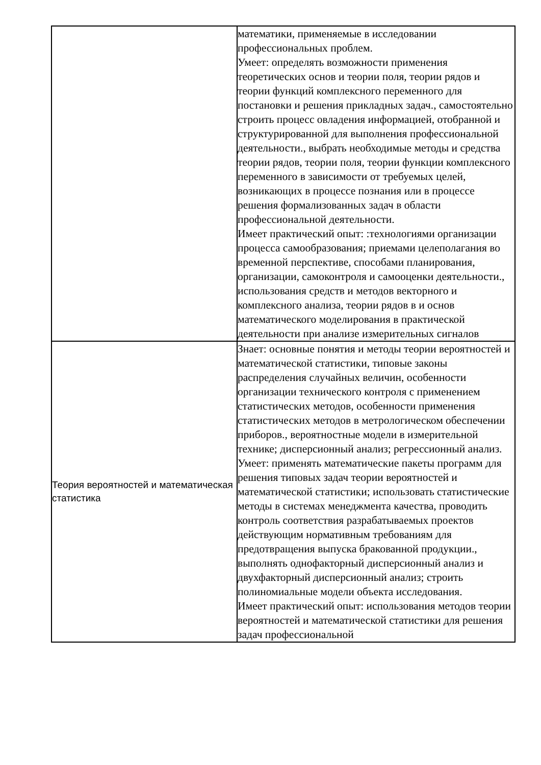| | математики, применяемые в исследовании профессиональных проблем. Умеет: определять возможности применения теоретических основ и теории поля, теории рядов и теории функций комплексного переменного для постановки и решения прикладных задач., самостоятельно строить процесс овладения информацией, отобранной и структурированной для выполнения профессиональной деятельности., выбрать необходимые методы и средства теории рядов, теории поля, теории функции комплексного переменного в зависимости от требуемых целей, возникающих в процессе познания или в процессе решения формализованных задач в области профессиональной деятельности. Имеет практический опыт: :технологиями организации процесса самообразования; приемами целеполагания во временной перспективе, способами планирования, организации, самоконтроля и самооценки деятельности., использования средств и методов векторного и комплексного анализа, теории рядов в и основ математического моделирования в практической деятельности при анализе измерительных сигналов |
| Теория вероятностей и математическая статистика | Знает: основные понятия и методы теории вероятностей и математической статистики, типовые законы распределения случайных величин, особенности организации технического контроля с применением статистических методов, особенности применения статистических методов в метрологическом обеспечении приборов., вероятностные модели в измерительной технике; дисперсионный анализ; регрессионный анализ. Умеет: применять математические пакеты программ для решения типовых задач теории вероятностей и математической статистики; использовать статистические методы в системах менеджмента качества, проводить контроль соответствия разрабатываемых проектов действующим нормативным требованиям для предотвращения выпуска бракованной продукции., выполнять однофакторный дисперсионный анализ и двухфакторный дисперсионный анализ; строить полиномиальные модели объекта исследования. Имеет практический опыт: использования методов теории вероятностей и математической статистики для решения задач профессиональной |